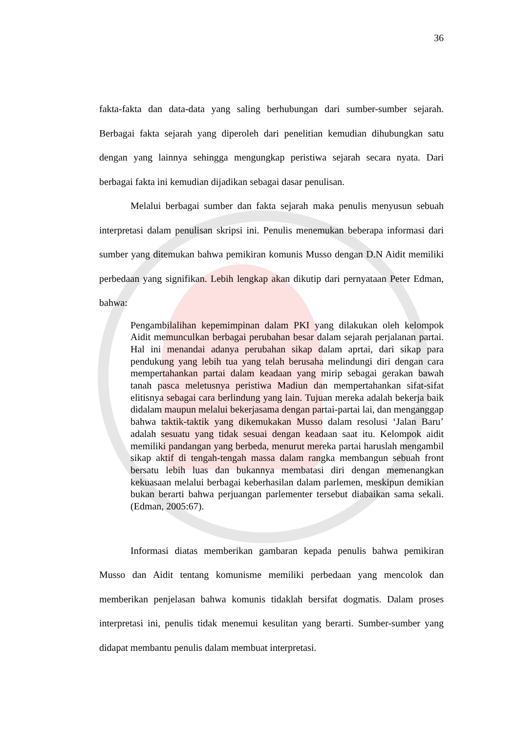36
fakta-fakta dan data-data yang saling berhubungan dari sumber-sumber sejarah. Berbagai fakta sejarah yang diperoleh dari penelitian kemudian dihubungkan satu dengan yang lainnya sehingga mengungkap peristiwa sejarah secara nyata. Dari berbagai fakta ini kemudian dijadikan sebagai dasar penulisan.
Melalui berbagai sumber dan fakta sejarah maka penulis menyusun sebuah interpretasi dalam penulisan skripsi ini. Penulis menemukan beberapa informasi dari sumber yang ditemukan bahwa pemikiran komunis Musso dengan D.N Aidit memiliki perbedaan yang signifikan. Lebih lengkap akan dikutip dari pernyataan Peter Edman, bahwa:
Pengambilalihan kepemimpinan dalam PKI yang dilakukan oleh kelompok Aidit memunculkan berbagai perubahan besar dalam sejarah perjalanan partai. Hal ini menandai adanya perubahan sikap dalam aprtai, dari sikap para pendukung yang lebih tua yang telah berusaha melindungi diri dengan cara mempertahankan partai dalam keadaan yang mirip sebagai gerakan bawah tanah pasca meletusnya peristiwa Madiun dan mempertahankan sifat-sifat elitisnya sebagai cara berlindung yang lain. Tujuan mereka adalah bekerja baik didalam maupun melalui bekerjasama dengan partai-partai lai, dan menganggap bahwa taktik-taktik yang dikemukakan Musso dalam resolusi ‘Jalan Baru’ adalah sesuatu yang tidak sesuai dengan keadaan saat itu. Kelompok aidit memiliki pandangan yang berbeda, menurut mereka partai haruslah mengambil sikap aktif di tengah-tengah massa dalam rangka membangun sebuah front bersatu lebih luas dan bukannya membatasi diri dengan memenangkan kekuasaan melalui berbagai keberhasilan dalam parlemen, meskipun demikian bukan berarti bahwa perjuangan parlementer tersebut diabaikan sama sekali. (Edman, 2005:67).
Informasi diatas memberikan gambaran kepada penulis bahwa pemikiran Musso dan Aidit tentang komunisme memiliki perbedaan yang mencolok dan memberikan penjelasan bahwa komunis tidaklah bersifat dogmatis. Dalam proses interpretasi ini, penulis tidak menemui kesulitan yang berarti. Sumber-sumber yang didapat membantu penulis dalam membuat interpretasi.